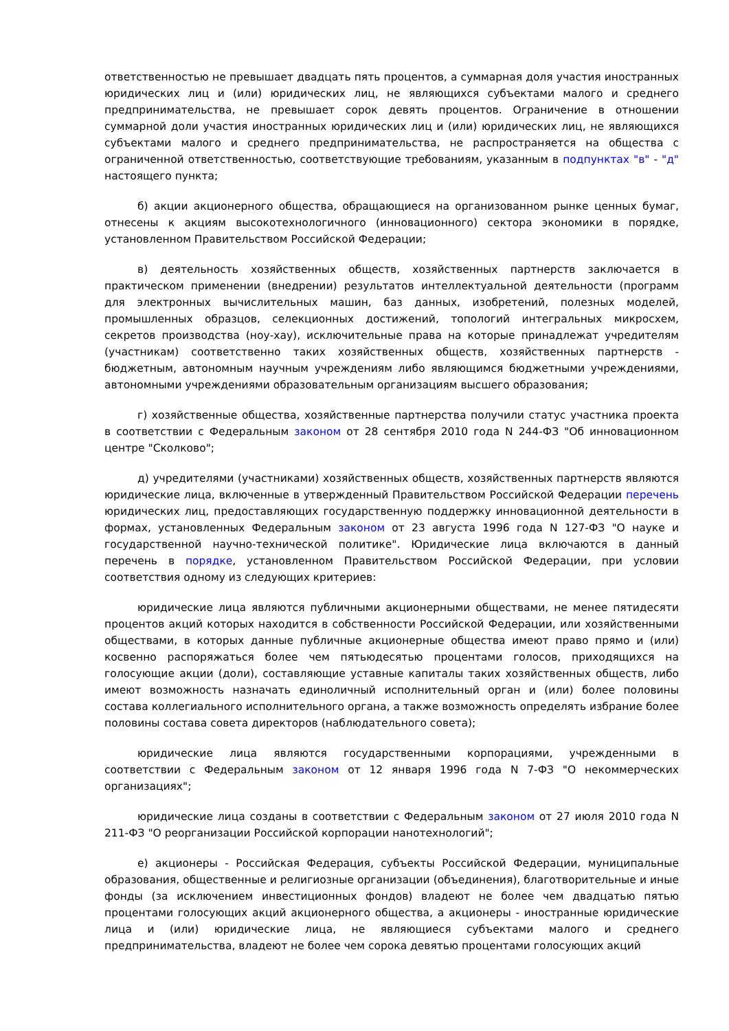ответственностью не превышает двадцать пять процентов, а суммарная доля участия иностранных юридических лиц и (или) юридических лиц, не являющихся субъектами малого и среднего предпринимательства, не превышает сорок девять процентов. Ограничение в отношении суммарной доли участия иностранных юридических лиц и (или) юридических лиц, не являющихся субъектами малого и среднего предпринимательства, не распространяется на общества с ограниченной ответственностью, соответствующие требованиям, указанным в подпунктах "в" - "д" настоящего пункта;
б) акции акционерного общества, обращающиеся на организованном рынке ценных бумаг, отнесены к акциям высокотехнологичного (инновационного) сектора экономики в порядке, установленном Правительством Российской Федерации;
в) деятельность хозяйственных обществ, хозяйственных партнерств заключается в практическом применении (внедрении) результатов интеллектуальной деятельности (программ для электронных вычислительных машин, баз данных, изобретений, полезных моделей, промышленных образцов, селекционных достижений, топологий интегральных микросхем, секретов производства (ноу-хау), исключительные права на которые принадлежат учредителям (участникам) соответственно таких хозяйственных обществ, хозяйственных партнерств - бюджетным, автономным научным учреждениям либо являющимся бюджетными учреждениями, автономными учреждениями образовательным организациям высшего образования;
г) хозяйственные общества, хозяйственные партнерства получили статус участника проекта в соответствии с Федеральным законом от 28 сентября 2010 года N 244-ФЗ "Об инновационном центре "Сколково";
д) учредителями (участниками) хозяйственных обществ, хозяйственных партнерств являются юридические лица, включенные в утвержденный Правительством Российской Федерации перечень юридических лиц, предоставляющих государственную поддержку инновационной деятельности в формах, установленных Федеральным законом от 23 августа 1996 года N 127-ФЗ "О науке и государственной научно-технической политике". Юридические лица включаются в данный перечень в порядке, установленном Правительством Российской Федерации, при условии соответствия одному из следующих критериев:
юридические лица являются публичными акционерными обществами, не менее пятидесяти процентов акций которых находится в собственности Российской Федерации, или хозяйственными обществами, в которых данные публичные акционерные общества имеют право прямо и (или) косвенно распоряжаться более чем пятьюдесятью процентами голосов, приходящихся на голосующие акции (доли), составляющие уставные капиталы таких хозяйственных обществ, либо имеют возможность назначать единоличный исполнительный орган и (или) более половины состава коллегиального исполнительного органа, а также возможность определять избрание более половины состава совета директоров (наблюдательного совета);
юридические лица являются государственными корпорациями, учрежденными в соответствии с Федеральным законом от 12 января 1996 года N 7-ФЗ "О некоммерческих организациях";
юридические лица созданы в соответствии с Федеральным законом от 27 июля 2010 года N 211-ФЗ "О реорганизации Российской корпорации нанотехнологий";
е) акционеры - Российская Федерация, субъекты Российской Федерации, муниципальные образования, общественные и религиозные организации (объединения), благотворительные и иные фонды (за исключением инвестиционных фондов) владеют не более чем двадцатью пятью процентами голосующих акций акционерного общества, а акционеры - иностранные юридические лица и (или) юридические лица, не являющиеся субъектами малого и среднего предпринимательства, владеют не более чем сорока девятью процентами голосующих акций